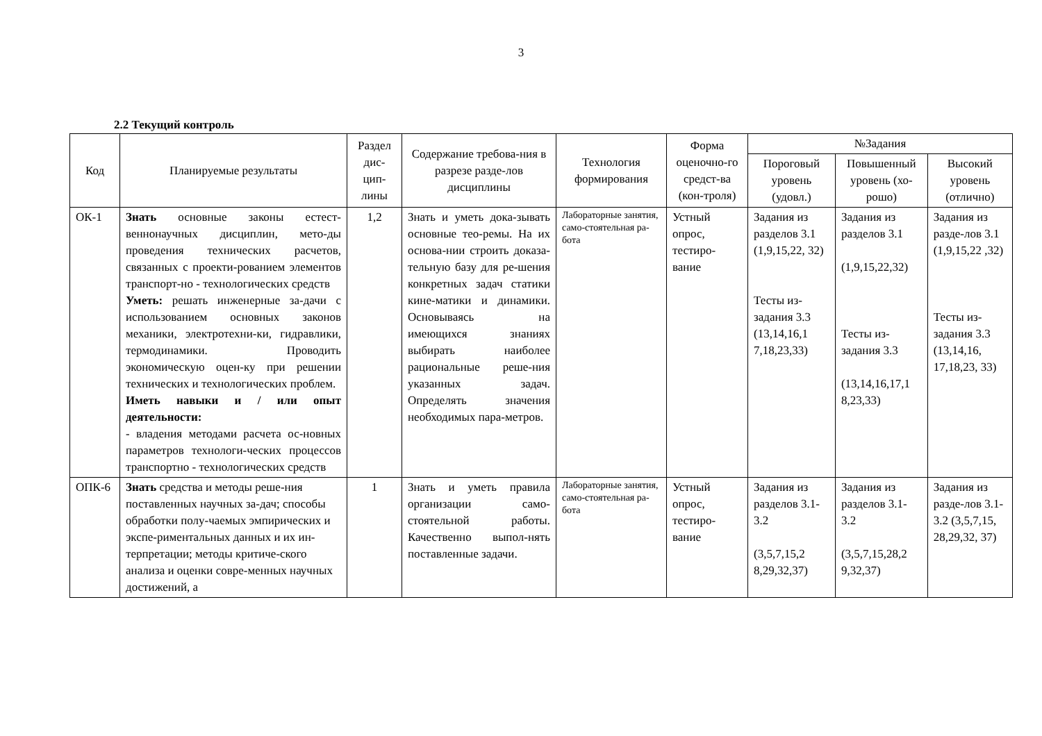3
2.2 Текущий контроль
| Код | Планируемые результаты | Раздел дис- цип- лины | Содержание требова-ния в разрезе разде-лов дисциплины | Технология формирования | Форма оценочно-го средст-ва (кон-троля) | №Задания | | |
| --- | --- | --- | --- | --- | --- | --- | --- | --- |
| | | | | | | Пороговый уровень (удовл.) | Повышенный уровень (хо-рошо) | Высокий уровень (отлично) |
| ОК-1 | Знать основные законы естест-веннонаучных дисциплин, мето-ды проведения технических расчетов, связанных с проекти-рованием элементов транспорт-но - технологических средств Уметь: решать инженерные за-дачи с использованием основных законов механики, электротехни-ки, гидравлики, термодинамики. Проводить экономическую оцен-ку при решении технических и технологических проблем. Иметь навыки и / или опыт деятельности: - владения методами расчета ос-новных параметров технологи-ческих процессов транспортно - технологических средств | 1,2 | Знать и уметь дока-зывать основные тео-ремы. На их основа-нии строить доказа-тельную базу для ре-шения конкретных задач статики кине-матики и динамики. Основываясь на имеющихся знаниях выбирать наиболее рациональные реше-ния указанных задач. Определять значения необходимых пара-метров. | Лабораторные занятия, само-стоятельная ра-бота | Устный опрос, тестиро-вание | Задания из разделов 3.1 (1,9,15,22, 32) Тесты из-задания 3.3 (13,14,16,1 7,18,23,33) | Задания из разделов 3.1 (1,9,15,22,32) Тесты из-задания 3.3 (13,14,16,17,1 8,23,33) | Задания из разде-лов 3.1 (1,9,15,22 ,32) Тесты из-задания 3.3 (13,14,16, 17,18,23, 33) |
| ОПК-6 | Знать средства и методы реше-ния поставленных научных за-дач; способы обработки полу-чаемых эмпирических и экспе-риментальных данных и их ин-терпретации; методы критиче-ского анализа и оценки совре-менных научных достижений, а | 1 | Знать и уметь правила организации само-стоятельной работы. Качественно выпол-нять поставленные задачи. | Лабораторные занятия, само-стоятельная ра-бота | Устный опрос, тестиро-вание | Задания из разделов 3.1-3.2 (3,5,7,15,2 8,29,32,37) | Задания из разделов 3.1-3.2 (3,5,7,15,28,2 9,32,37) | Задания из разде-лов 3.1-3.2 (3,5,7,15, 28,29,32, 37) |